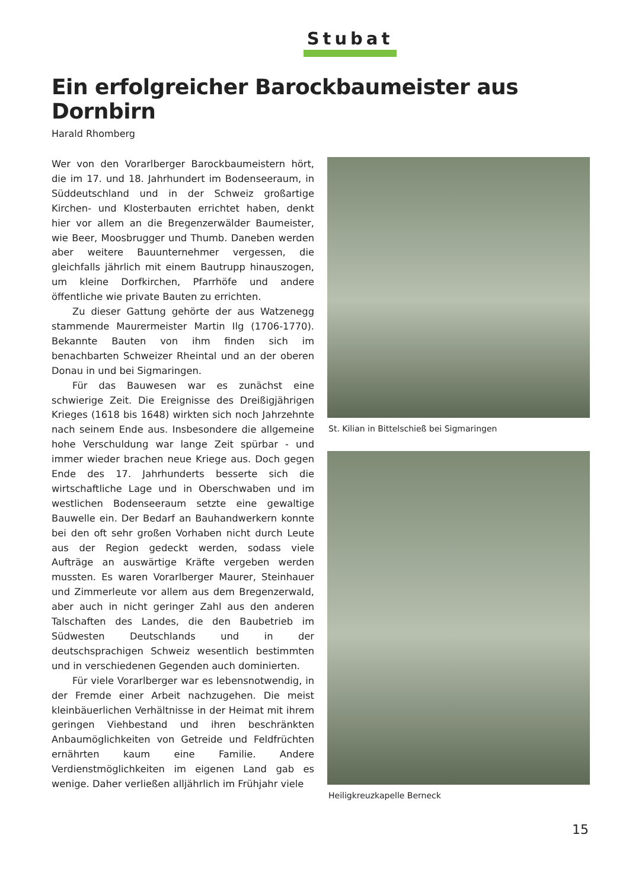Stubat
Ein erfolgreicher Barockbaumeister aus Dornbirn
Harald Rhomberg
Wer von den Vorarlberger Barockbaumeistern hört, die im 17. und 18. Jahrhundert im Bodenseeraum, in Süddeutschland und in der Schweiz großartige Kirchen- und Klosterbauten errichtet haben, denkt hier vor allem an die Bregenzerwälder Baumeister, wie Beer, Moosbrugger und Thumb. Daneben werden aber weitere Bauunternehmer vergessen, die gleichfalls jährlich mit einem Bautrupp hinauszogen, um kleine Dorfkirchen, Pfarrhöfe und andere öffentliche wie private Bauten zu errichten.
Zu dieser Gattung gehörte der aus Watzenegg stammende Maurermeister Martin Ilg (1706-1770). Bekannte Bauten von ihm finden sich im benachbarten Schweizer Rheintal und an der oberen Donau in und bei Sigmaringen.
Für das Bauwesen war es zunächst eine schwierige Zeit. Die Ereignisse des Dreißigjährigen Krieges (1618 bis 1648) wirkten sich noch Jahrzehnte nach seinem Ende aus. Insbesondere die allgemeine hohe Verschuldung war lange Zeit spürbar - und immer wieder brachen neue Kriege aus. Doch gegen Ende des 17. Jahrhunderts besserte sich die wirtschaftliche Lage und in Oberschwaben und im westlichen Bodenseeraum setzte eine gewaltige Bauwelle ein. Der Bedarf an Bauhandwerkern konnte bei den oft sehr großen Vorhaben nicht durch Leute aus der Region gedeckt werden, sodass viele Aufträge an auswärtige Kräfte vergeben werden mussten. Es waren Vorarlberger Maurer, Steinhauer und Zimmerleute vor allem aus dem Bregenzerwald, aber auch in nicht geringer Zahl aus den anderen Talschaften des Landes, die den Baubetrieb im Südwesten Deutschlands und in der deutschsprachigen Schweiz wesentlich bestimmten und in verschiedenen Gegenden auch dominierten.
Für viele Vorarlberger war es lebensnotwendig, in der Fremde einer Arbeit nachzugehen. Die meist kleinbäuerlichen Verhältnisse in der Heimat mit ihrem geringen Viehbestand und ihren beschränkten Anbaumöglichkeiten von Getreide und Feldfrüchten ernährten kaum eine Familie. Andere Verdienstmöglichkeiten im eigenen Land gab es wenige. Daher verließen alljährlich im Frühjahr viele
St. Kilian in Bittelschieß bei Sigmaringen
Heiligkreuzkapelle Berneck
15